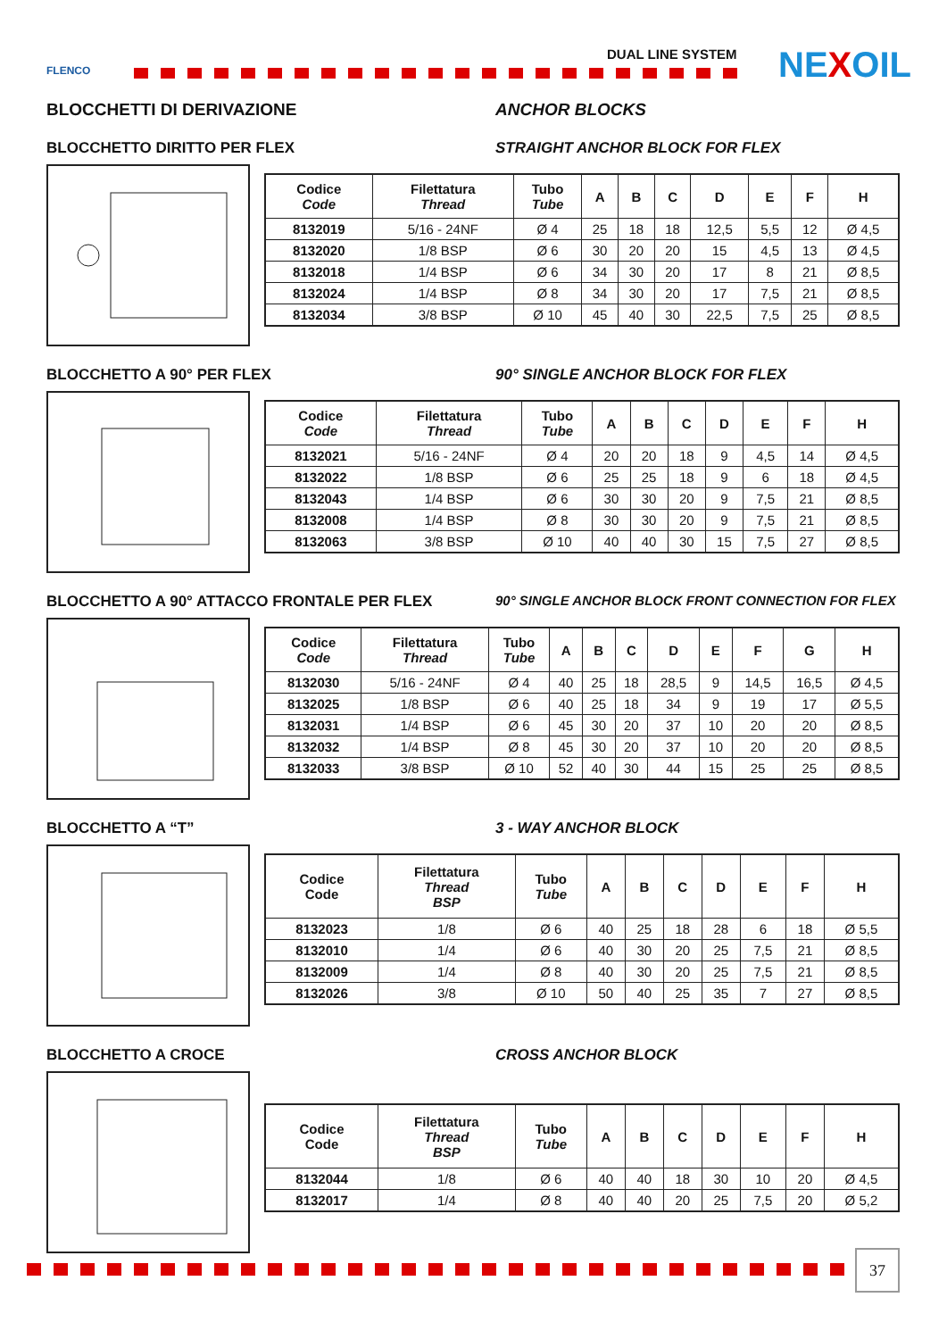FLENCO
DUAL LINE SYSTEM NEXOIL
BLOCCHETTI DI DERIVAZIONE ANCHOR BLOCKS
BLOCCHETTO DIRITTO PER FLEX STRAIGHT ANCHOR BLOCK FOR FLEX
| Codice Code | Filettatura Thread | Tubo Tube | A | B | C | D | E | F | H |
| --- | --- | --- | --- | --- | --- | --- | --- | --- | --- |
| 8132019 | 5/16 - 24NF | Ø 4 | 25 | 18 | 18 | 12,5 | 5,5 | 12 | Ø 4,5 |
| 8132020 | 1/8 BSP | Ø 6 | 30 | 20 | 20 | 15 | 4,5 | 13 | Ø 4,5 |
| 8132018 | 1/4 BSP | Ø 6 | 34 | 30 | 20 | 17 | 8 | 21 | Ø 8,5 |
| 8132024 | 1/4 BSP | Ø 8 | 34 | 30 | 20 | 17 | 7,5 | 21 | Ø 8,5 |
| 8132034 | 3/8 BSP | Ø 10 | 45 | 40 | 30 | 22,5 | 7,5 | 25 | Ø 8,5 |
BLOCCHETTO A 90° PER FLEX 90° SINGLE ANCHOR BLOCK FOR FLEX
| Codice Code | Filettatura Thread | Tubo Tube | A | B | C | D | E | F | H |
| --- | --- | --- | --- | --- | --- | --- | --- | --- | --- |
| 8132021 | 5/16 - 24NF | Ø 4 | 20 | 20 | 18 | 9 | 4,5 | 14 | Ø 4,5 |
| 8132022 | 1/8 BSP | Ø 6 | 25 | 25 | 18 | 9 | 6 | 18 | Ø 4,5 |
| 8132043 | 1/4 BSP | Ø 6 | 30 | 30 | 20 | 9 | 7,5 | 21 | Ø 8,5 |
| 8132008 | 1/4 BSP | Ø 8 | 30 | 30 | 20 | 9 | 7,5 | 21 | Ø 8,5 |
| 8132063 | 3/8 BSP | Ø 10 | 40 | 40 | 30 | 15 | 7,5 | 27 | Ø 8,5 |
BLOCCHETTO A 90° ATTACCO FRONTALE PER FLEX 90° SINGLE ANCHOR BLOCK FRONT CONNECTION FOR FLEX
| Codice Code | Filettatura Thread | Tubo Tube | A | B | C | D | E | F | G | H |
| --- | --- | --- | --- | --- | --- | --- | --- | --- | --- | --- |
| 8132030 | 5/16 - 24NF | Ø 4 | 40 | 25 | 18 | 28,5 | 9 | 14,5 | 16,5 | Ø 4,5 |
| 8132025 | 1/8 BSP | Ø 6 | 40 | 25 | 18 | 34 | 9 | 19 | 17 | Ø 5,5 |
| 8132031 | 1/4 BSP | Ø 6 | 45 | 30 | 20 | 37 | 10 | 20 | 20 | Ø 8,5 |
| 8132032 | 1/4 BSP | Ø 8 | 45 | 30 | 20 | 37 | 10 | 20 | 20 | Ø 8,5 |
| 8132033 | 3/8 BSP | Ø 10 | 52 | 40 | 30 | 44 | 15 | 25 | 25 | Ø 8,5 |
BLOCCHETTO A “T” 3 - WAY ANCHOR BLOCK
| Codice Code | Filettatura Thread BSP | Tubo Tube | A | B | C | D | E | F | H |
| --- | --- | --- | --- | --- | --- | --- | --- | --- | --- |
| 8132023 | 1/8 | Ø 6 | 40 | 25 | 18 | 28 | 6 | 18 | Ø 5,5 |
| 8132010 | 1/4 | Ø 6 | 40 | 30 | 20 | 25 | 7,5 | 21 | Ø 8,5 |
| 8132009 | 1/4 | Ø 8 | 40 | 30 | 20 | 25 | 7,5 | 21 | Ø 8,5 |
| 8132026 | 3/8 | Ø 10 | 50 | 40 | 25 | 35 | 7 | 27 | Ø 8,5 |
BLOCCHETTO A CROCE CROSS ANCHOR BLOCK
| Codice Code | Filettatura Thread BSP | Tubo Tube | A | B | C | D | E | F | H |
| --- | --- | --- | --- | --- | --- | --- | --- | --- | --- |
| 8132044 | 1/8 | Ø 6 | 40 | 40 | 18 | 30 | 10 | 20 | Ø 4,5 |
| 8132017 | 1/4 | Ø 8 | 40 | 40 | 20 | 25 | 7,5 | 20 | Ø 5,2 |
37